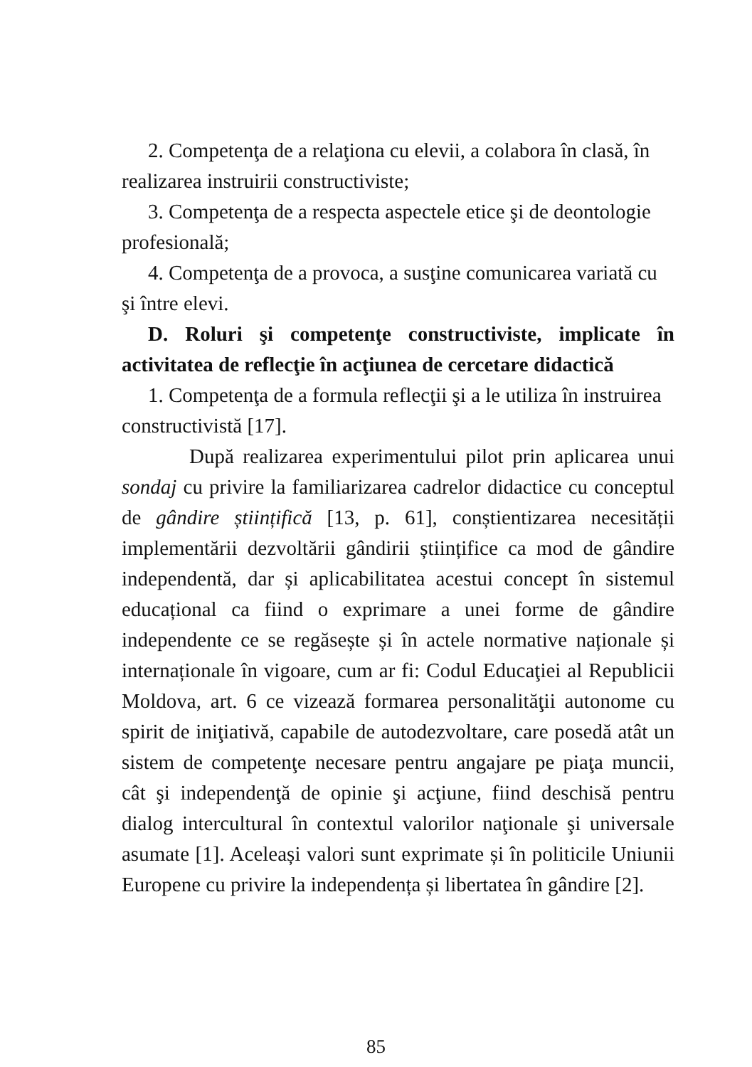2. Competenţa de a relaţiona cu elevii, a colabora în clasă, în realizarea instruirii constructiviste;
3. Competenţa de a respecta aspectele etice şi de deontologie profesională;
4. Competenţa de a provoca, a susţine comunicarea variată cu şi între elevi.
D. Roluri şi competenţe constructiviste, implicate în activitatea de reflecţie în acţiunea de cercetare didactică
1. Competenţa de a formula reflecţii şi a le utiliza în instruirea constructivistă [17].
După realizarea experimentului pilot prin aplicarea unui sondaj cu privire la familiarizarea cadrelor didactice cu conceptul de gândire științifică [13, p. 61], conștientizarea necesității implementării dezvoltării gândirii științifice ca mod de gândire independentă, dar și aplicabilitatea acestui concept în sistemul educațional ca fiind o exprimare a unei forme de gândire independente ce se regăsește și în actele normative naționale și internaționale în vigoare, cum ar fi: Codul Educaţiei al Republicii Moldova, art. 6 ce vizează formarea personalităţii autonome cu spirit de iniţiativă, capabile de autodezvoltare, care posedă atât un sistem de competenţe necesare pentru angajare pe piaţa muncii, cât şi independenţă de opinie şi acţiune, fiind deschisă pentru dialog intercultural în contextul valorilor naţionale şi universale asumate [1]. Aceleași valori sunt exprimate și în politicile Uniunii Europene cu privire la independența și libertatea în gândire [2].
85